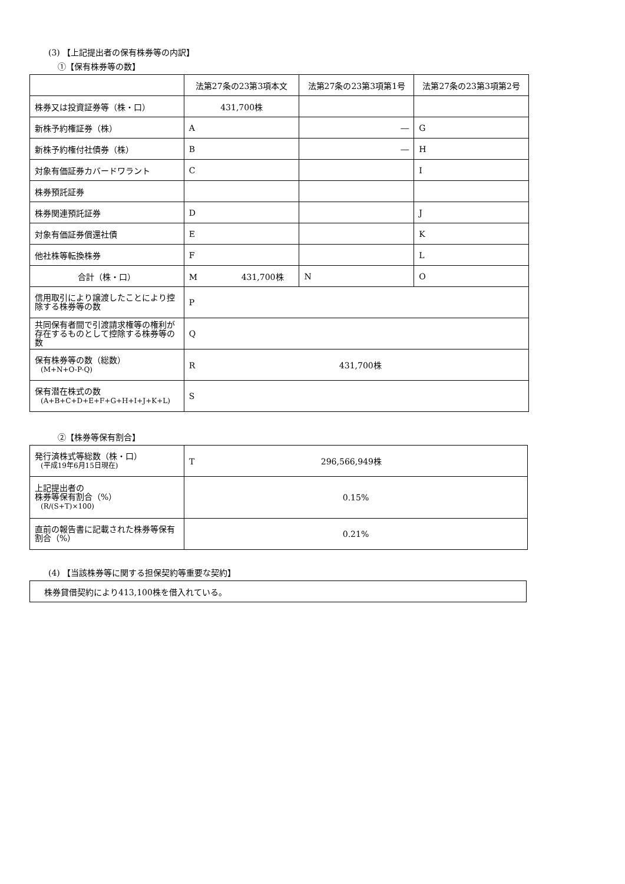(3) 【上記提出者の保有株券等の内訳】
①【保有株券等の数】
| | 法第27条の23第3項本文 | 法第27条の23第3項第1号 | 法第27条の23第3項第2号 |
| 株券又は投資証券等（株・口） | 431,700株 | | |
| 新株予約権証券（株） | A | ― | G |
| 新株予約権付社債券（株） | B | ― | H |
| 対象有価証券カバードワラント | C | | I |
| 株券預託証券 | | | |
| 株券関連預託証券 | D | | J |
| 対象有価証券償還社債 | E | | K |
| 他社株等転換株券 | F | | L |
| 合計（株・口） | M 431,700株 | N | O |
| 信用取引により譲渡したことにより控除する株券等の数 | P | | |
| 共同保有者間で引渡請求権等の権利が存在するものとして控除する株券等の数 | Q | | |
| 保有株券等の数（総数） (M+N+O-P-Q) | R 431,700株 | | |
| 保有潜在株式の数 (A+B+C+D+E+F+G+H+I+J+K+L) | S | | |
②【株券等保有割合】
| 発行済株式等総数（株・口） (平成19年6月15日現在) | T 296,566,949株 |
| 上記提出者の 株券等保有割合（%） (R/(S+T)×100) | 0.15% |
| 直前の報告書に記載された株券等保有割合（%） | 0.21% |
(4) 【当該株券等に関する担保契約等重要な契約】
| 株券貸借契約により413,100株を借入れている。 |